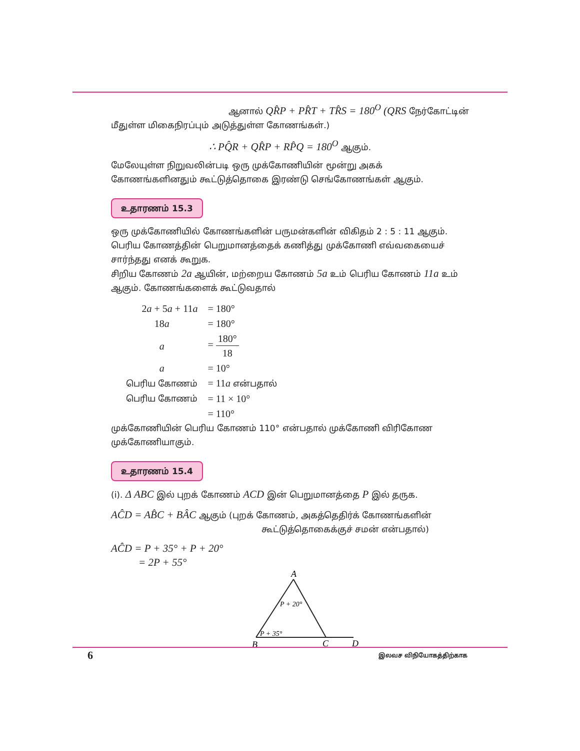ஆனால் QR̂P + PR̂T + TR̂S = 180<sup>O</sup> (QRS நேர்கோட்டின்
மீதுள்ள மிகைநிரப்பும் அடுத்துள்ள கோணங்கள்.)
∴ PQ̂R + QR̂P + RP̂Q = 180<sup>O</sup> ஆகும்.
மேலேயுள்ள நிறுவலின்படி ஒரு முக்கோணியின் மூன்று அகக் கோணங்களினதும் கூட்டுத்தொகை இரண்டு செங்கோணங்கள் ஆகும்.
உதாரணம் 15.3
ஒரு முக்கோணியில் கோணங்களின் பருமன்களின் விகிதம் 2 : 5 : 11 ஆகும். பெரிய கோணத்தின் பெறுமானத்தைக் கணித்து முக்கோணி எவ்வகையைச் சார்ந்தது எனக் கூறுக.
சிறிய கோணம் 2a ஆயின், மற்றைய கோணம் 5a உம் பெரிய கோணம் 11a உம் ஆகும். கோணங்களைக் கூட்டுவதால்
| 2 a + 5 a + 11 a | = 180° |
| 18 a | = 180° |
| a | = 180° 18 |
| a | = 10° |
| பெரிய கோணம் | = 11 a என்பதால் |
| பெரிய கோணம் | = 11 × 10° |
| | = 110° |
முக்கோணியின் பெரிய கோணம் 110° என்பதால் முக்கோணி விரிகோண முக்கோணியாகும்.
உதாரணம் 15.4
(i). Δ ABC இல் புறக் கோணம் ACD இன் பெறுமானத்தை P இல் தருக.
AĈD = AB̂C + BÂC ஆகும் (புறக் கோணம், அகத்தெதிர்க் கோணங்களின்
கூட்டுத்தொகைக்குச் சமன் என்பதால்)
AĈD = P + 35° + P + 20°
= 2P + 55°
A
B
C
D
P + 20°
P + 35°
6 இலவச விநியோகத்திற்காக